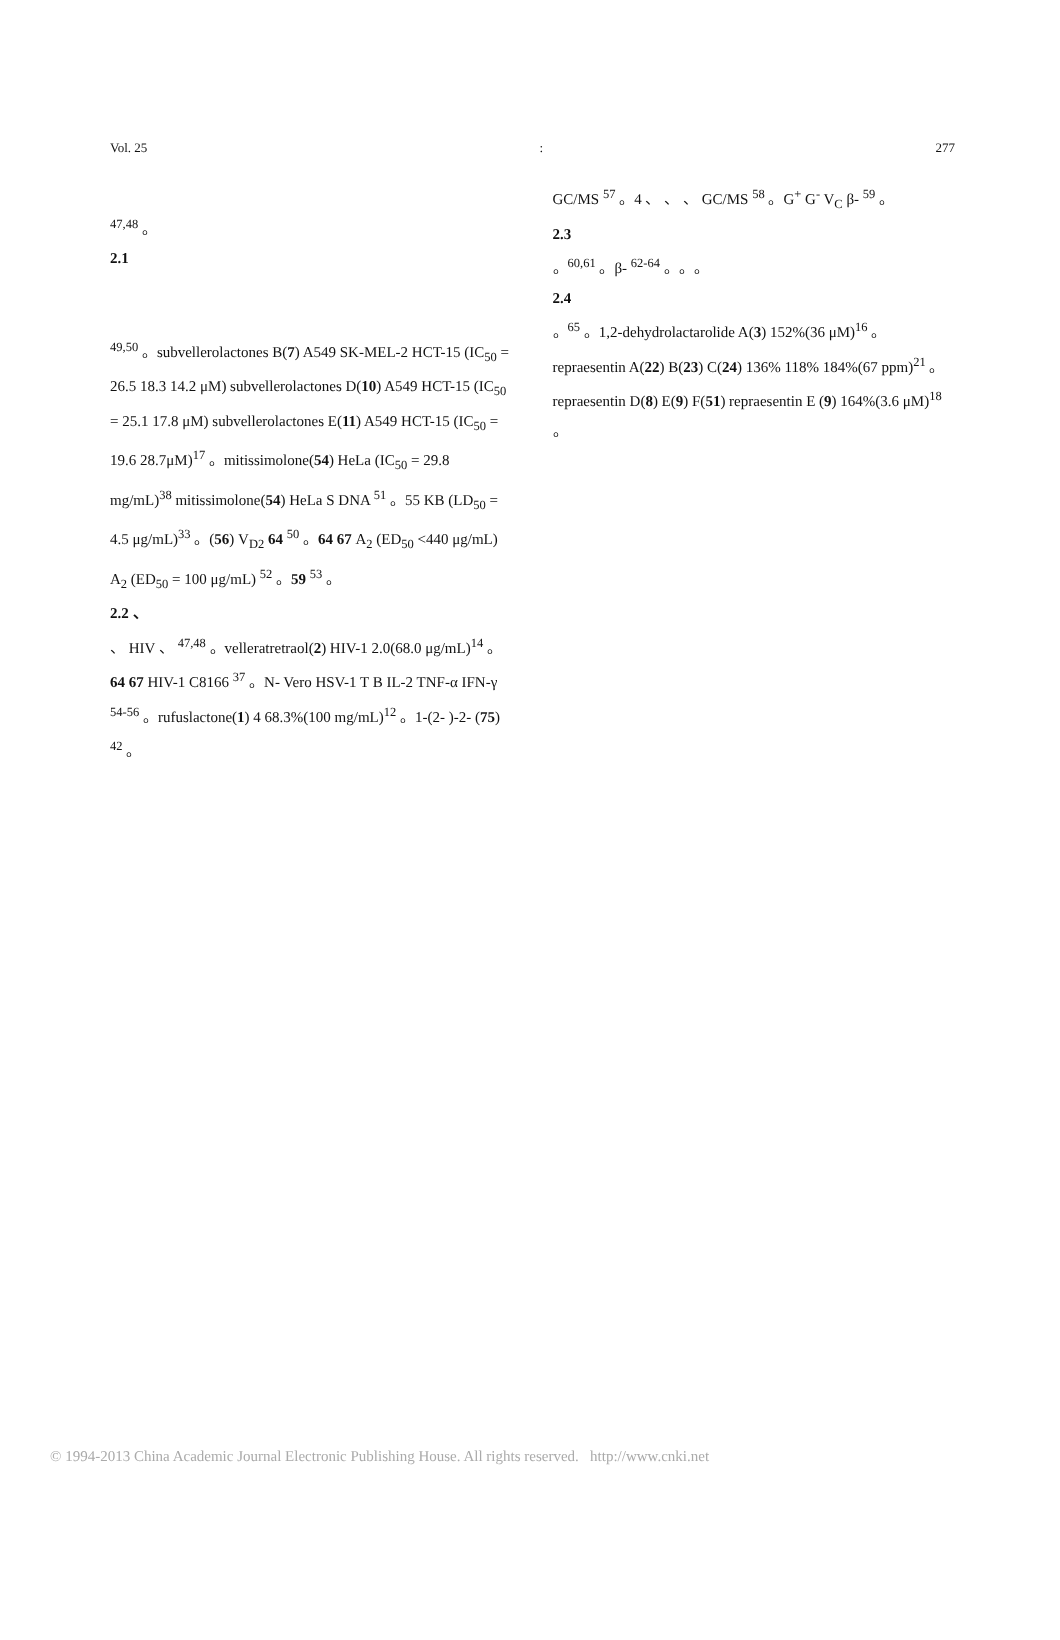Vol. 25: 277
<sup>47,48</sup> 。
2.1
<sup>49,50</sup> 。subvellerolactones B(7) A549 SK-MEL-2 HCT-15 (IC<sub>50</sub> = 26.5 18.3 14.2 μM) subvellerolactones D(10) A549 HCT-15 (IC<sub>50</sub> = 25.1 17.8 μM) subvellerolactones E(11) A549 HCT-15 (IC<sub>50</sub> = 19.6 28.7μM)<sup>17</sup> 。mitissimolone(54) HeLa (IC<sub>50</sub> = 29.8 mg/mL)<sup>38</sup> mitissimolone(54) HeLa S DNA <sup>51</sup> 。55 KB (LD<sub>50</sub> = 4.5 μg/mL)<sup>33</sup> 。(56) V<sub>D2</sub> 64 <sup>50</sup> 。64 67 A<sub>2</sub> (ED<sub>50</sub> <440 μg/mL) A<sub>2</sub> (ED<sub>50</sub> = 100 μg/mL) <sup>52</sup> 。59 <sup>53</sup> 。
2.2 、
、 HIV 、 <sup>47,48</sup> 。velleratretraol(2) HIV-1 2.0(68.0 μg/mL)<sup>14</sup> 。64 67 HIV-1 C8166 <sup>37</sup> 。N- Vero HSV-1 T B IL-2 TNF-α IFN-γ <sup>54-56</sup> 。rufuslactone(1) 4 68.3%(100 mg/mL)<sup>12</sup> 。1-(2- )-2- (75) <sup>42</sup> 。
GC/MS <sup>57</sup> 。4 、 、 、 GC/MS <sup>58</sup> 。G<sup>+</sup> G<sup>-</sup> V<sub>C</sub> β- <sup>59</sup> 。
2.3
。<sup>60,61</sup> 。β- <sup>62-64</sup> 。。。
2.4
。<sup>65</sup> 。1,2-dehydrolactarolide A(3) 152%(36 μM)<sup>16</sup> 。repraesentin A(22) B(23) C(24) 136% 118% 184%(67 ppm)<sup>21</sup> 。repraesentin D(8) E(9) F(51) repraesentin E (9) 164%(3.6 μM)<sup>18</sup> 。
© 1994-2013 China Academic Journal Electronic Publishing House. All rights reserved. http://www.cnki.net